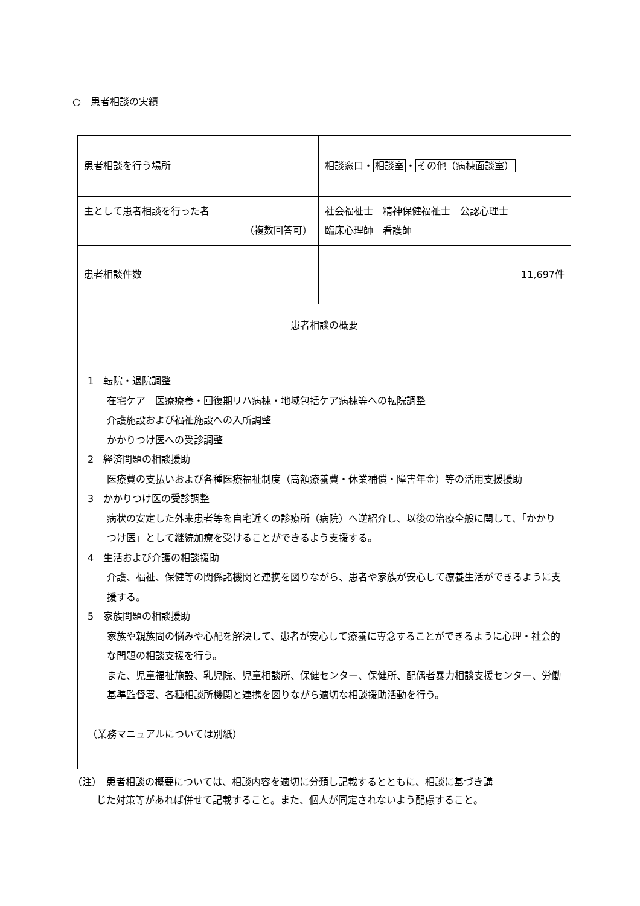○　患者相談の実績
| 患者相談を行う場所 | 相談窓口・ 相談室 ・ その他（病棟面談室） |
| 主として患者相談を行った者 （複数回答可） | 社会福祉士 精神保健福祉士 公認心理士 臨床心理師 看護師 |
| 患者相談件数 | 11,697件 |
| 患者相談の概要 | |
| 1 転院・退院調整 在宅ケア 医療療養・回復期リハ病棟・地域包括ケア病棟等への転院調整 介護施設および福祉施設への入所調整 かかりつけ医への受診調整 2 経済問題の相談援助 医療費の支払いおよび各種医療福祉制度（高額療養費・休業補償・障害年金）等の活用支援援助 3 かかりつけ医の受診調整 病状の安定した外来患者等を自宅近くの診療所（病院）へ逆紹介し、以後の治療全般に関して、「かかりつけ医」として継続加療を受けることができるよう支援する。 4 生活および介護の相談援助 介護、福祉、保健等の関係諸機関と連携を図りながら、患者や家族が安心して療養生活ができるように支援する。 5 家族問題の相談援助 家族や親族間の悩みや心配を解決して、患者が安心して療養に専念することができるように心理・社会的な問題の相談支援を行う。 また、児童福祉施設、乳児院、児童相談所、保健センター、保健所、配偶者暴力相談支援センター、労働基準監督署、各種相談所機関と連携を図りながら適切な相談援助活動を行う。 （業務マニュアルについては別紙） | |
（注）　患者相談の概要については、相談内容を適切に分類し記載するとともに、相談に基づき講
じた対策等があれば併せて記載すること。また、個人が同定されないよう配慮すること。